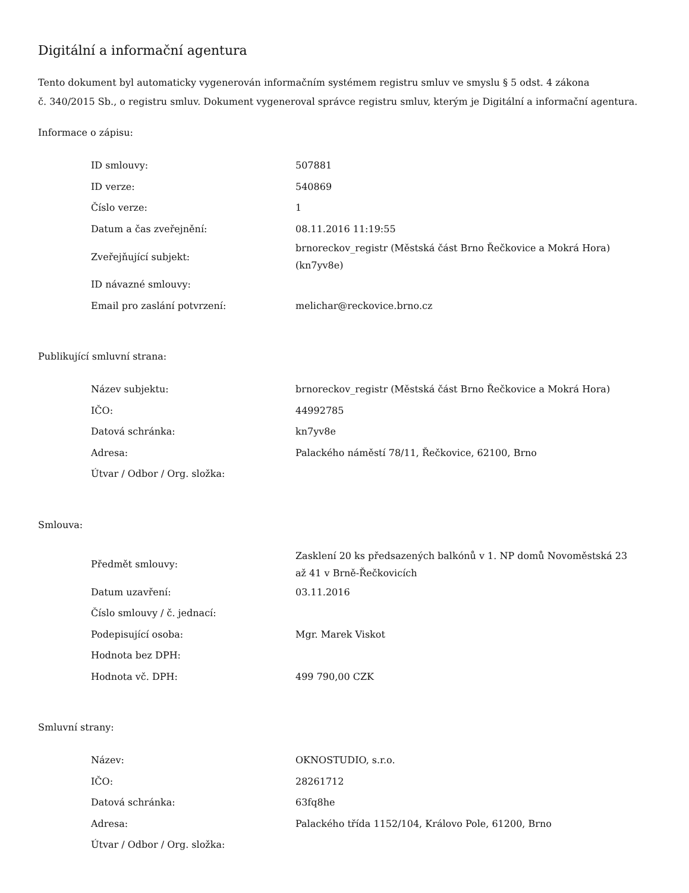Digitální a informační agentura
Tento dokument byl automaticky vygenerován informačním systémem registru smluv ve smyslu § 5 odst. 4 zákona
č. 340/2015 Sb., o registru smluv. Dokument vygeneroval správce registru smluv, kterým je Digitální a informační agentura.
Informace o zápisu:
| ID smlouvy: | 507881 |
| ID verze: | 540869 |
| Číslo verze: | 1 |
| Datum a čas zveřejnění: | 08.11.2016 11:19:55 |
| Zveřejňující subjekt: | brnoreckov_registr (Městská část Brno Řečkovice a Mokrá Hora) (kn7yv8e) |
| ID návazné smlouvy: | |
| Email pro zaslání potvrzení: | melichar@reckovice.brno.cz |
Publikující smluvní strana:
| Název subjektu: | brnoreckov_registr (Městská část Brno Řečkovice a Mokrá Hora) |
| IČO: | 44992785 |
| Datová schránka: | kn7yv8e |
| Adresa: | Palackého náměstí 78/11, Řečkovice, 62100, Brno |
| Útvar / Odbor / Org. složka: | |
Smlouva:
| Předmět smlouvy: | Zasklení 20 ks předsazených balkónů v 1. NP domů Novoměstská 23 až 41 v Brně-Řečkovicích |
| Datum uzavření: | 03.11.2016 |
| Číslo smlouvy / č. jednací: | |
| Podepisující osoba: | Mgr. Marek Viskot |
| Hodnota bez DPH: | |
| Hodnota vč. DPH: | 499 790,00 CZK |
Smluvní strany:
| Název: | OKNOSTUDIO, s.r.o. |
| IČO: | 28261712 |
| Datová schránka: | 63fq8he |
| Adresa: | Palackého třída 1152/104, Královo Pole, 61200, Brno |
| Útvar / Odbor / Org. složka: | |